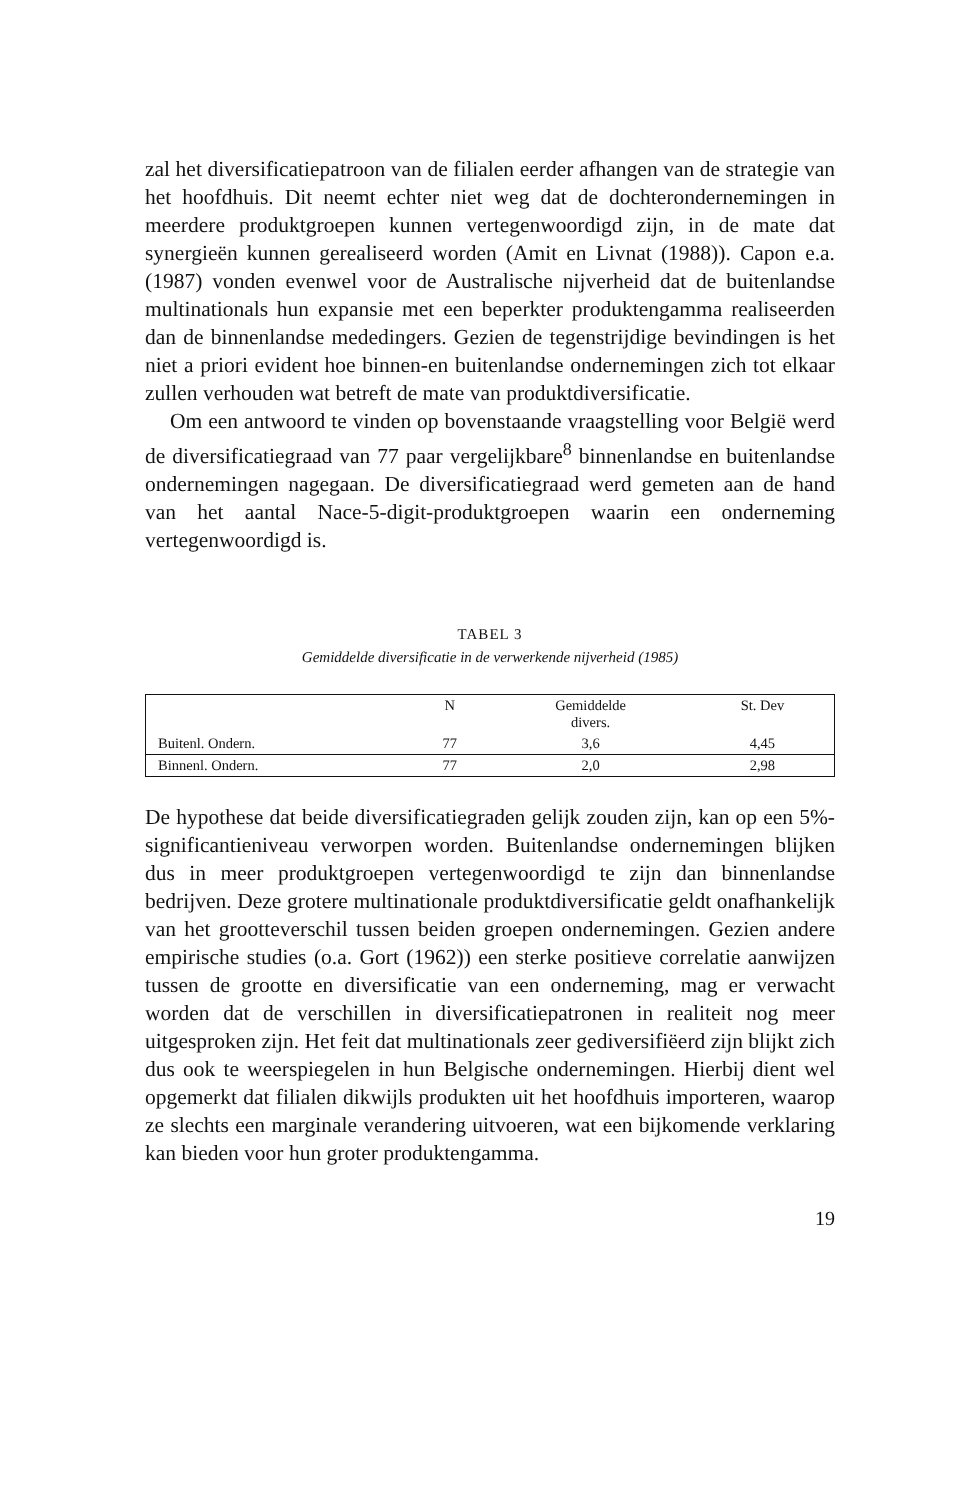zal het diversificatiepatroon van de filialen eerder afhangen van de strategie van het hoofdhuis. Dit neemt echter niet weg dat de dochterondernemingen in meerdere produktgroepen kunnen vertegenwoordigd zijn, in de mate dat synergieën kunnen gerealiseerd worden (Amit en Livnat (1988)). Capon e.a. (1987) vonden evenwel voor de Australische nijverheid dat de buitenlandse multinationals hun expansie met een beperkter produktengamma realiseerden dan de binnenlandse mededingers. Gezien de tegenstrijdige bevindingen is het niet a priori evident hoe binnen-en buitenlandse ondernemingen zich tot elkaar zullen verhouden wat betreft de mate van produktdiversificatie.
Om een antwoord te vinden op bovenstaande vraagstelling voor België werd de diversificatiegraad van 77 paar vergelijkbare<sup>8</sup> binnenlandse en buitenlandse ondernemingen nagegaan. De diversificatiegraad werd gemeten aan de hand van het aantal Nace-5-digit-produktgroepen waarin een onderneming vertegenwoordigd is.
TABEL 3
Gemiddelde diversificatie in de verwerkende nijverheid (1985)
| | N | Gemiddelde divers. | St. Dev |
| --- | --- | --- | --- |
| Buitenl. Ondern. | 77 | 3,6 | 4,45 |
| Binnenl. Ondern. | 77 | 2,0 | 2,98 |
De hypothese dat beide diversificatiegraden gelijk zouden zijn, kan op een 5%-significantieniveau verworpen worden. Buitenlandse ondernemingen blijken dus in meer produktgroepen vertegenwoordigd te zijn dan binnenlandse bedrijven. Deze grotere multinationale produktdiversificatie geldt onafhankelijk van het grootteverschil tussen beiden groepen ondernemingen. Gezien andere empirische studies (o.a. Gort (1962)) een sterke positieve correlatie aanwijzen tussen de grootte en diversificatie van een onderneming, mag er verwacht worden dat de verschillen in diversificatiepatronen in realiteit nog meer uitgesproken zijn. Het feit dat multinationals zeer gediversifiëerd zijn blijkt zich dus ook te weerspiegelen in hun Belgische ondernemingen. Hierbij dient wel opgemerkt dat filialen dikwijls produkten uit het hoofdhuis importeren, waarop ze slechts een marginale verandering uitvoeren, wat een bijkomende verklaring kan bieden voor hun groter produktengamma.
19